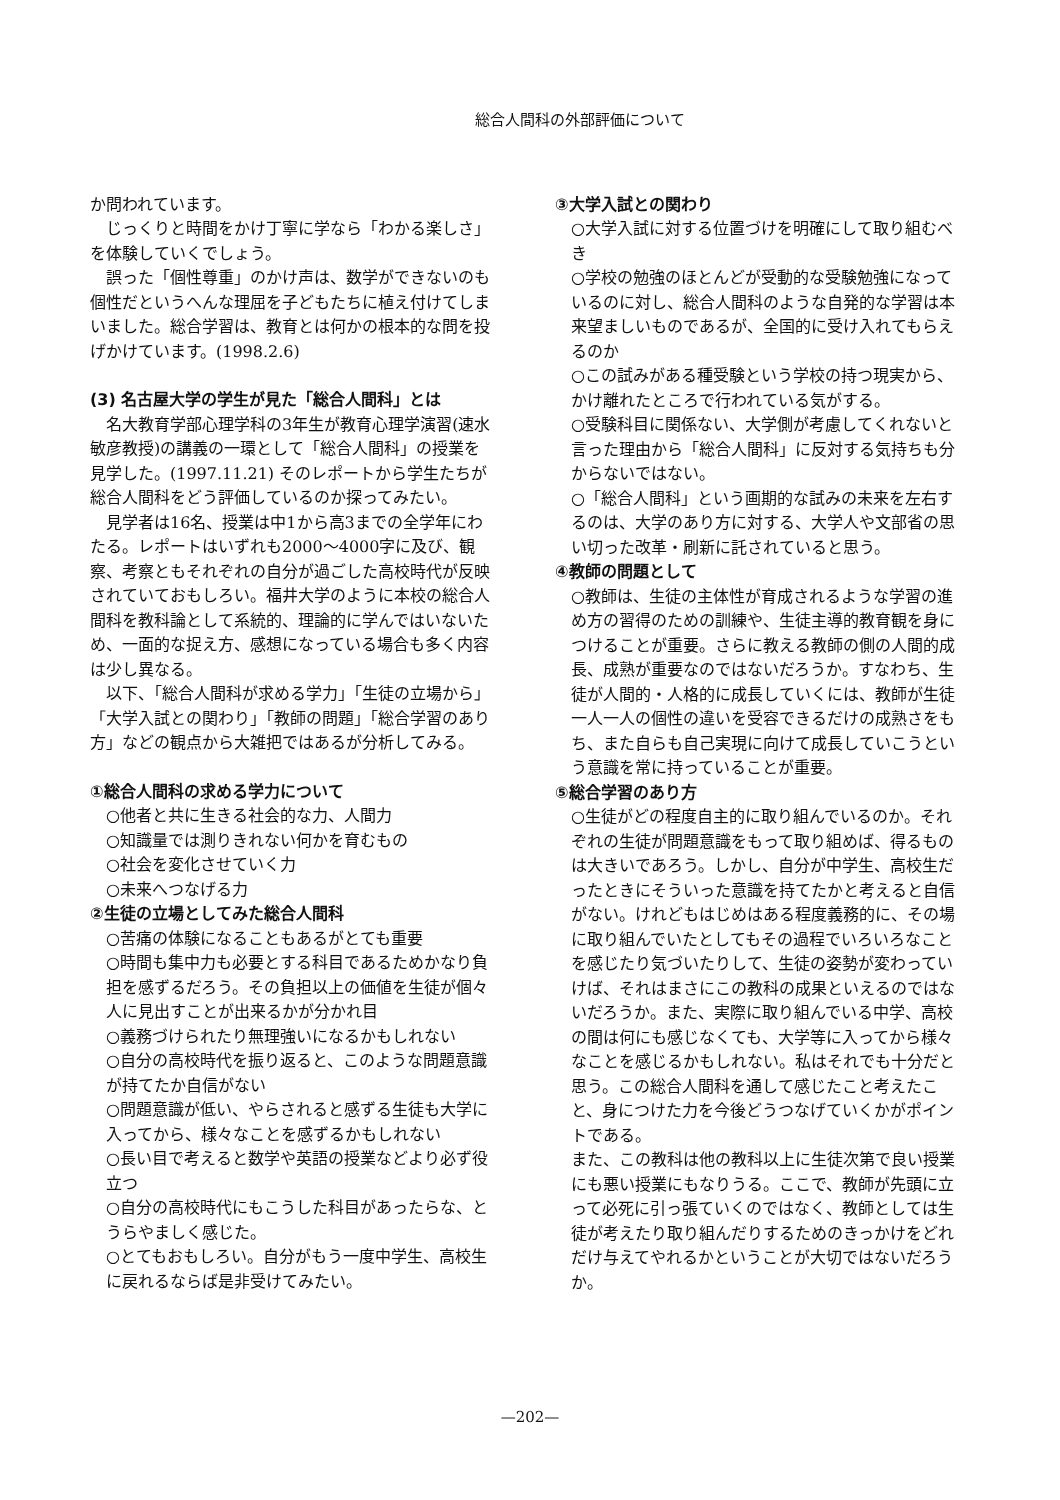総合人間科の外部評価について
か問われています。
じっくりと時間をかけ丁寧に学なら「わかる楽しさ」を体験していくでしょう。
誤った「個性尊重」のかけ声は、数学ができないのも個性だというへんな理屈を子どもたちに植え付けてしまいました。総合学習は、教育とは何かの根本的な問を投げかけています。(1998.2.6)
(3) 名古屋大学の学生が見た「総合人間科」とは
名大教育学部心理学科の3年生が教育心理学演習(速水敏彦教授)の講義の一環として「総合人間科」の授業を見学した。(1997.11.21) そのレポートから学生たちが総合人間科をどう評価しているのか探ってみたい。
見学者は16名、授業は中1から高3までの全学年にわたる。レポートはいずれも2000〜4000字に及び、観察、考察ともそれぞれの自分が過ごした高校時代が反映されていておもしろい。福井大学のように本校の総合人間科を教科論として系統的、理論的に学んではいないため、一面的な捉え方、感想になっている場合も多く内容は少し異なる。
以下、「総合人間科が求める学力」「生徒の立場から」「大学入試との関わり」「教師の問題」「総合学習のあり方」などの観点から大雑把ではあるが分析してみる。
①総合人間科の求める学力について
○他者と共に生きる社会的な力、人間力
○知識量では測りきれない何かを育むもの
○社会を変化させていく力
○未来へつなげる力
②生徒の立場としてみた総合人間科
○苦痛の体験になることもあるがとても重要
○時間も集中力も必要とする科目であるためかなり負担を感ずるだろう。その負担以上の価値を生徒が個々人に見出すことが出来るかが分かれ目
○義務づけられたり無理強いになるかもしれない
○自分の高校時代を振り返ると、このような問題意識が持てたか自信がない
○問題意識が低い、やらされると感ずる生徒も大学に入ってから、様々なことを感ずるかもしれない
○長い目で考えると数学や英語の授業などより必ず役立つ
○自分の高校時代にもこうした科目があったらな、とうらやましく感じた。
○とてもおもしろい。自分がもう一度中学生、高校生に戻れるならば是非受けてみたい。
③大学入試との関わり
○大学入試に対する位置づけを明確にして取り組むべき
○学校の勉強のほとんどが受動的な受験勉強になっているのに対し、総合人間科のような自発的な学習は本来望ましいものであるが、全国的に受け入れてもらえるのか
○この試みがある種受験という学校の持つ現実から、かけ離れたところで行われている気がする。
○受験科目に関係ない、大学側が考慮してくれないと言った理由から「総合人間科」に反対する気持ちも分からないではない。
○「総合人間科」という画期的な試みの未来を左右するのは、大学のあり方に対する、大学人や文部省の思い切った改革・刷新に託されていると思う。
④教師の問題として
○教師は、生徒の主体性が育成されるような学習の進め方の習得のための訓練や、生徒主導的教育観を身につけることが重要。さらに教える教師の側の人間的成長、成熟が重要なのではないだろうか。すなわち、生徒が人間的・人格的に成長していくには、教師が生徒一人一人の個性の違いを受容できるだけの成熟さをもち、また自らも自己実現に向けて成長していこうという意識を常に持っていることが重要。
⑤総合学習のあり方
○生徒がどの程度自主的に取り組んでいるのか。それぞれの生徒が問題意識をもって取り組めば、得るものは大きいであろう。しかし、自分が中学生、高校生だったときにそういった意識を持てたかと考えると自信がない。けれどもはじめはある程度義務的に、その場に取り組んでいたとしてもその過程でいろいろなことを感じたり気づいたりして、生徒の姿勢が変わっていけば、それはまさにこの教科の成果といえるのではないだろうか。また、実際に取り組んでいる中学、高校の間は何にも感じなくても、大学等に入ってから様々なことを感じるかもしれない。私はそれでも十分だと思う。この総合人間科を通して感じたこと考えたこと、身につけた力を今後どうつなげていくかがポイントである。
また、この教科は他の教科以上に生徒次第で良い授業にも悪い授業にもなりうる。ここで、教師が先頭に立って必死に引っ張ていくのではなく、教師としては生徒が考えたり取り組んだりするためのきっかけをどれだけ与えてやれるかということが大切ではないだろうか。
—202—